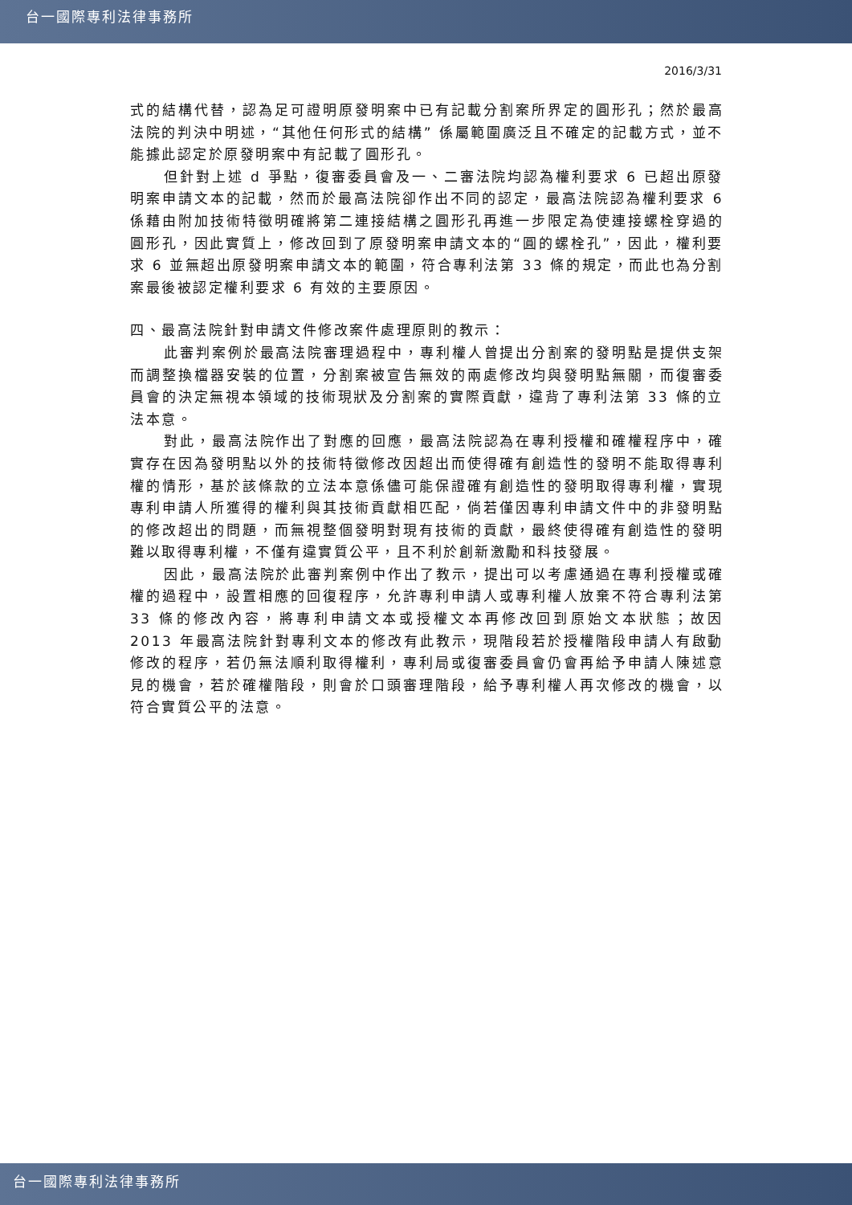台一國際專利法律事務所
2016/3/31
式的結構代替，認為足可證明原發明案中已有記載分割案所界定的圓形孔；然於最高法院的判決中明述，“其他任何形式的結構” 係屬範圍廣泛且不確定的記載方式，並不能據此認定於原發明案中有記載了圓形孔。
但針對上述 d 爭點，復審委員會及一、二審法院均認為權利要求 6 已超出原發明案申請文本的記載，然而於最高法院卻作出不同的認定，最高法院認為權利要求 6 係藉由附加技術特徵明確將第二連接結構之圓形孔再進一步限定為使連接螺栓穿過的圓形孔，因此實質上，修改回到了原發明案申請文本的“圓的螺栓孔”，因此，權利要求 6 並無超出原發明案申請文本的範圍，符合專利法第 33 條的規定，而此也為分割案最後被認定權利要求 6 有效的主要原因。
四、最高法院針對申請文件修改案件處理原則的教示：
此審判案例於最高法院審理過程中，專利權人曾提出分割案的發明點是提供支架而調整換檔器安裝的位置，分割案被宣告無效的兩處修改均與發明點無關，而復審委員會的決定無視本領域的技術現狀及分割案的實際貢獻，違背了專利法第 33 條的立法本意。
對此，最高法院作出了對應的回應，最高法院認為在專利授權和確權程序中，確實存在因為發明點以外的技術特徵修改因超出而使得確有創造性的發明不能取得專利權的情形，基於該條款的立法本意係儘可能保證確有創造性的發明取得專利權，實現專利申請人所獲得的權利與其技術貢獻相匹配，倘若僅因專利申請文件中的非發明點的修改超出的問題，而無視整個發明對現有技術的貢獻，最終使得確有創造性的發明難以取得專利權，不僅有違實質公平，且不利於創新激勵和科技發展。
因此，最高法院於此審判案例中作出了教示，提出可以考慮通過在專利授權或確權的過程中，設置相應的回復程序，允許專利申請人或專利權人放棄不符合專利法第 33 條的修改內容，將專利申請文本或授權文本再修改回到原始文本狀態；故因 2013 年最高法院針對專利文本的修改有此教示，現階段若於授權階段申請人有啟動修改的程序，若仍無法順利取得權利，專利局或復審委員會仍會再給予申請人陳述意見的機會，若於確權階段，則會於口頭審理階段，給予專利權人再次修改的機會，以符合實質公平的法意。
台一國際專利法律事務所